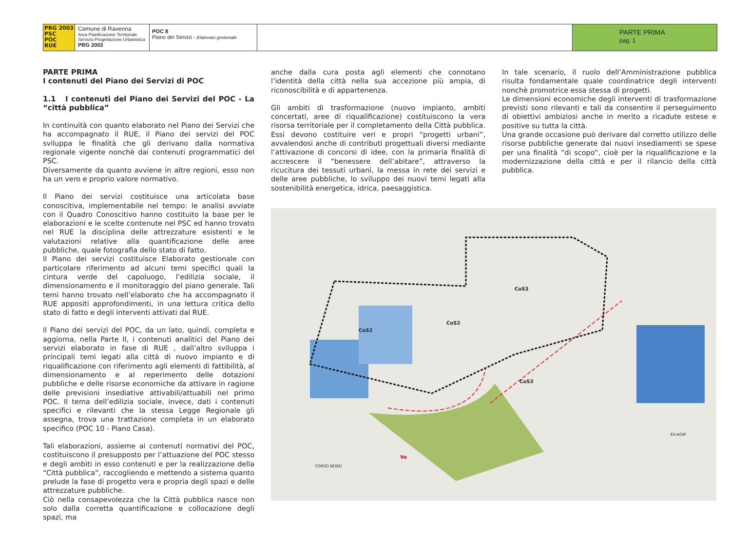PRG 2003
PSC
POC
RUE
Comune di Ravenna
Area Pianificazione Territoriale
Servizio Progettazione Urbanistica
PRG 2003
POC 8
Piano dei Servizi - Elaborato gestionale
PARTE PRIMA
pag. 1
PARTE PRIMA
I contenuti del Piano dei Servizi di POC
1.1 I contenuti del Piano dei Servizi del POC - La “città pubblica”
In continuità con quanto elaborato nel Piano dei Servizi che ha accompagnato il RUE, il Piano dei servizi del POC sviluppa le finalità che gli derivano dalla normativa regionale vigente nonchè dai contenuti programmatici del PSC.
Diversamente da quanto avviene in altre regioni, esso non ha un vero e proprio valore normativo.
Il Piano dei servizi costituisce una articolata base conoscitiva, implementabile nel tempo: le analisi avviate con il Quadro Conoscitivo hanno costituito la base per le elaborazioni e le scelte contenute nel PSC ed hanno trovato nel RUE la disciplina delle attrezzature esistenti e le valutazioni relative alla quantificazione delle aree pubbliche, quale fotografia dello stato di fatto.
Il Piano dei servizi costituisce Elaborato gestionale con particolare riferimento ad alcuni temi specifici quali la cintura verde del capoluogo, l’edilizia sociale, il dimensionamento e il monitoraggio del piano generale. Tali temi hanno trovato nell’elaborato che ha accompagnato il RUE appositi approfondimenti, in una lettura critica dello stato di fatto e degli interventi attivati dal RUE.
Il Piano dei servizi del POC, da un lato, quindi, completa e aggiorna, nella Parte II, i contenuti analitici del Piano dei servizi elaborato in fase di RUE , dall’altro sviluppa i principali temi legati alla città di nuovo impianto e di riqualificazione con riferimento agli elementi di fattibilità, al dimensionamento e al reperimento delle dotazioni pubbliche e delle risorse economiche da attivare in ragione delle previsioni insediative attivabili/attuabili nel primo POC. Il tema dell’edilizia sociale, invece, dati i contenuti specifici e rilevanti che la stessa Legge Regionale gli assegna, trova una trattazione completa in un elaborato specifico (POC 10 - Piano Casa).
Tali elaborazioni, assieme ai contenuti normativi del POC, costituiscono il presupposto per l’attuazione del POC stesso e degli ambiti in esso contenuti e per la realizzazione della “Città pubblica”, raccogliendo e mettendo a sistema quanto prelude la fase di progetto vera e propria degli spazi e delle attrezzature pubbliche.
Ciò nella consapevolezza che la Città pubblica nasce non solo dalla corretta quantificazione e collocazione degli spazi, ma
anche dalla cura posta agli elementi che connotano l’identità della città nella sua accezione più ampia, di riconoscibilità e di appartenenza.
Gli ambiti di trasformazione (nuovo impianto, ambiti concertati, aree di riqualificazione) costituiscono la vera risorsa territoriale per il completamento della Città pubblica. Essi devono costituire veri e propri “progetti urbani”, avvalendosi anche di contributi progettuali diversi mediante l’attivazione di concorsi di idee, con la primaria finalità di accrescere il “benessere dell’abitare”, attraverso la ricucitura dei tessuti urbani, la messa in rete dei servizi e delle aree pubbliche, lo sviluppo dei nuovi temi legati alla sostenibilità energetica, idrica, paesaggistica.
In tale scenario, il ruolo dell’Amministrazione pubblica risulta fondamentale quale coordinatrice degli interventi nonchè promotrice essa stessa di progetti.
Le dimensioni economiche degli interventi di trasformazione previsti sono rilevanti e tali da consentire il perseguimento di obiettivi ambiziosi anche in merito a ricadute estese e positive su tutta la città.
Una grande occasione può derivare dal corretto utilizzo delle risorse pubbliche generate dai nuovi insediamenti se spese per una finalità “di scopo”, cioè per la riqualificazione e la modernizzazione della città e per il rilancio della città pubblica.
CoS2
CoS2
CoS3
CoS3
Ve
EX-AGIP
CORSO NORD